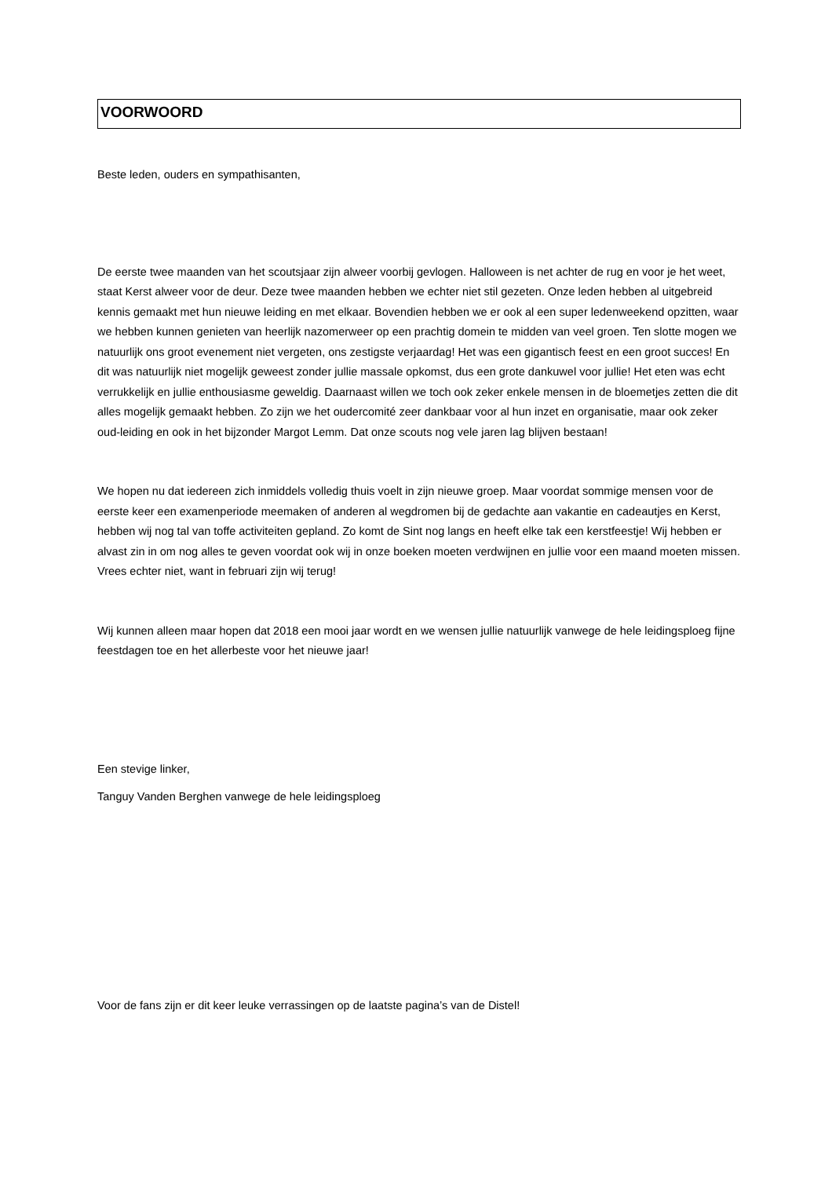VOORWOORD
Beste leden, ouders en sympathisanten,
De eerste twee maanden van het scoutsjaar zijn alweer voorbij gevlogen. Halloween is net achter de rug en voor je het weet, staat Kerst alweer voor de deur. Deze twee maanden hebben we echter niet stil gezeten. Onze leden hebben al uitgebreid kennis gemaakt met hun nieuwe leiding en met elkaar. Bovendien hebben we er ook al een super ledenweekend opzitten, waar we hebben kunnen genieten van heerlijk nazomerweer op een prachtig domein te midden van veel groen. Ten slotte mogen we natuurlijk ons groot evenement niet vergeten, ons zestigste verjaardag! Het was een gigantisch feest en een groot succes! En dit was natuurlijk niet mogelijk geweest zonder jullie massale opkomst, dus een grote dankuwel voor jullie! Het eten was echt verrukkelijk en jullie enthousiasme geweldig. Daarnaast willen we toch ook zeker enkele mensen in de bloemetjes zetten die dit alles mogelijk gemaakt hebben. Zo zijn we het oudercomité zeer dankbaar voor al hun inzet en organisatie, maar ook zeker oud-leiding en ook in het bijzonder Margot Lemm. Dat onze scouts nog vele jaren lag blijven bestaan!
We hopen nu dat iedereen zich inmiddels volledig thuis voelt in zijn nieuwe groep. Maar voordat sommige mensen voor de eerste keer een examenperiode meemaken of anderen al wegdromen bij de gedachte aan vakantie en cadeautjes en Kerst, hebben wij nog tal van toffe activiteiten gepland. Zo komt de Sint nog langs en heeft elke tak een kerstfeestje! Wij hebben er alvast zin in om nog alles te geven voordat ook wij in onze boeken moeten verdwijnen en jullie voor een maand moeten missen. Vrees echter niet, want in februari zijn wij terug!
Wij kunnen alleen maar hopen dat 2018 een mooi jaar wordt en we wensen jullie natuurlijk vanwege de hele leidingsploeg fijne feestdagen toe en het allerbeste voor het nieuwe jaar!
Een stevige linker,
Tanguy Vanden Berghen vanwege de hele leidingsploeg
Voor de fans zijn er dit keer leuke verrassingen op de laatste pagina’s van de Distel!